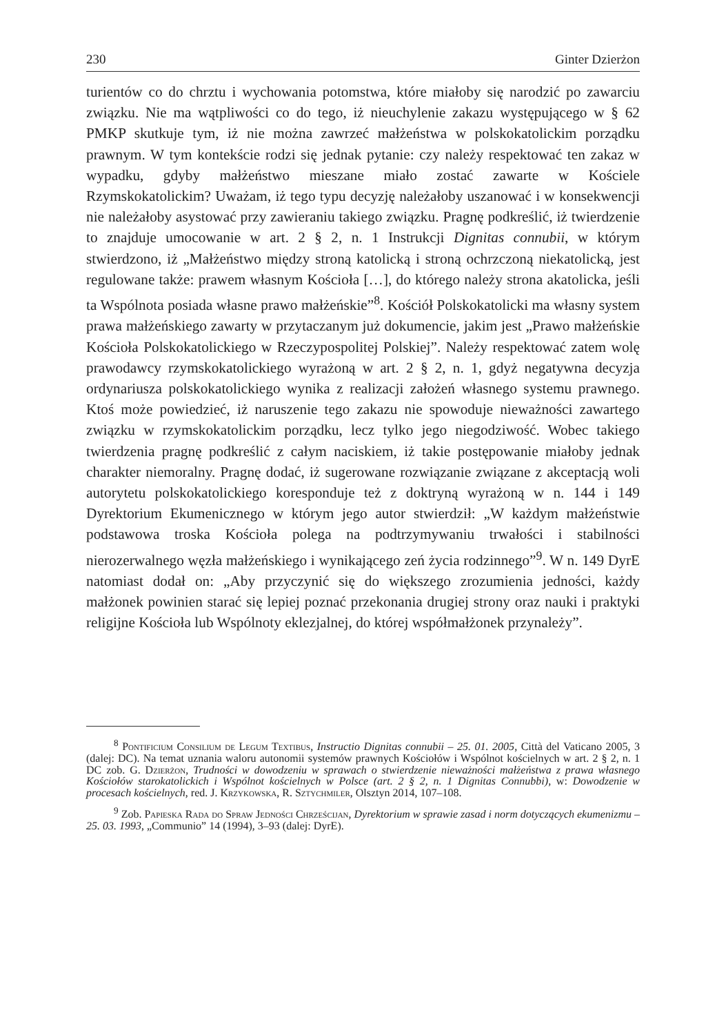230 Ginter Dzierżon
turientów co do chrztu i wychowania potomstwa, które miałoby się narodzić po zawarciu związku. Nie ma wątpliwości co do tego, iż nieuchylenie zakazu występującego w § 62 PMKP skutkuje tym, iż nie można zawrzeć małżeństwa w polskokatolickim porządku prawnym. W tym kontekście rodzi się jednak pytanie: czy należy respektować ten zakaz w wypadku, gdyby małżeństwo mieszane miało zostać zawarte w Kościele Rzymskokatolickim? Uważam, iż tego typu decyzję należałoby uszanować i w konsekwencji nie należałoby asystować przy zawieraniu takiego związku. Pragnę podkreślić, iż twierdzenie to znajduje umocowanie w art. 2 § 2, n. 1 Instrukcji Dignitas connubii, w którym stwierdzono, iż „Małżeństwo między stroną katolicką i stroną ochrzczoną niekatolicką, jest regulowane także: prawem własnym Kościoła […], do którego należy strona akatolicka, jeśli ta Wspólnota posiada własne prawo małżeńskie”<sup>8</sup>. Kościół Polskokatolicki ma własny system prawa małżeńskiego zawarty w przytaczanym już dokumencie, jakim jest „Prawo małżeńskie Kościoła Polskokatolickiego w Rzeczypospolitej Polskiej”. Należy respektować zatem wolę prawodawcy rzymskokatolickiego wyrażoną w art. 2 § 2, n. 1, gdyż negatywna decyzja ordynariusza polskokatolickiego wynika z realizacji założeń własnego systemu prawnego. Ktoś może powiedzieć, iż naruszenie tego zakazu nie spowoduje nieważności zawartego związku w rzymskokatolickim porządku, lecz tylko jego niegodziwość. Wobec takiego twierdzenia pragnę podkreślić z całym naciskiem, iż takie postępowanie miałoby jednak charakter niemoralny. Pragnę dodać, iż sugerowane rozwiązanie związane z akceptacją woli autorytetu polskokatolickiego koresponduje też z doktryną wyrażoną w n. 144 i 149 Dyrektorium Ekumenicznego w którym jego autor stwierdził: „W każdym małżeństwie podstawowa troska Kościoła polega na podtrzymywaniu trwałości i stabilności nierozerwalnego węzła małżeńskiego i wynikającego zeń życia rodzinnego”<sup>9</sup>. W n. 149 DyrE natomiast dodał on: „Aby przyczynić się do większego zrozumienia jedności, każdy małżonek powinien starać się lepiej poznać przekonania drugiej strony oraz nauki i praktyki religijne Kościoła lub Wspólnoty eklezjalnej, do której współmałżonek przynależy”.
<sup>8</sup> Pontificium Consilium de Legum Textibus, Instructio Dignitas connubii – 25. 01. 2005, Città del Vaticano 2005, 3 (dalej: DC). Na temat uznania waloru autonomii systemów prawnych Kościołów i Wspólnot kościelnych w art. 2 § 2, n. 1 DC zob. G. Dzierżon, Trudności w dowodzeniu w sprawach o stwierdzenie nieważności małżeństwa z prawa własnego Kościołów starokatolickich i Wspólnot kościelnych w Polsce (art. 2 § 2, n. 1 Dignitas Connubbi), w: Dowodzenie w procesach kościelnych, red. J. Krzykowska, R. Sztychmiler, Olsztyn 2014, 107–108.
<sup>9</sup> Zob. Papieska Rada do Spraw Jedności Chrześcijan, Dyrektorium w sprawie zasad i norm dotyczących ekumenizmu – 25. 03. 1993, „Communio” 14 (1994), 3–93 (dalej: DyrE).